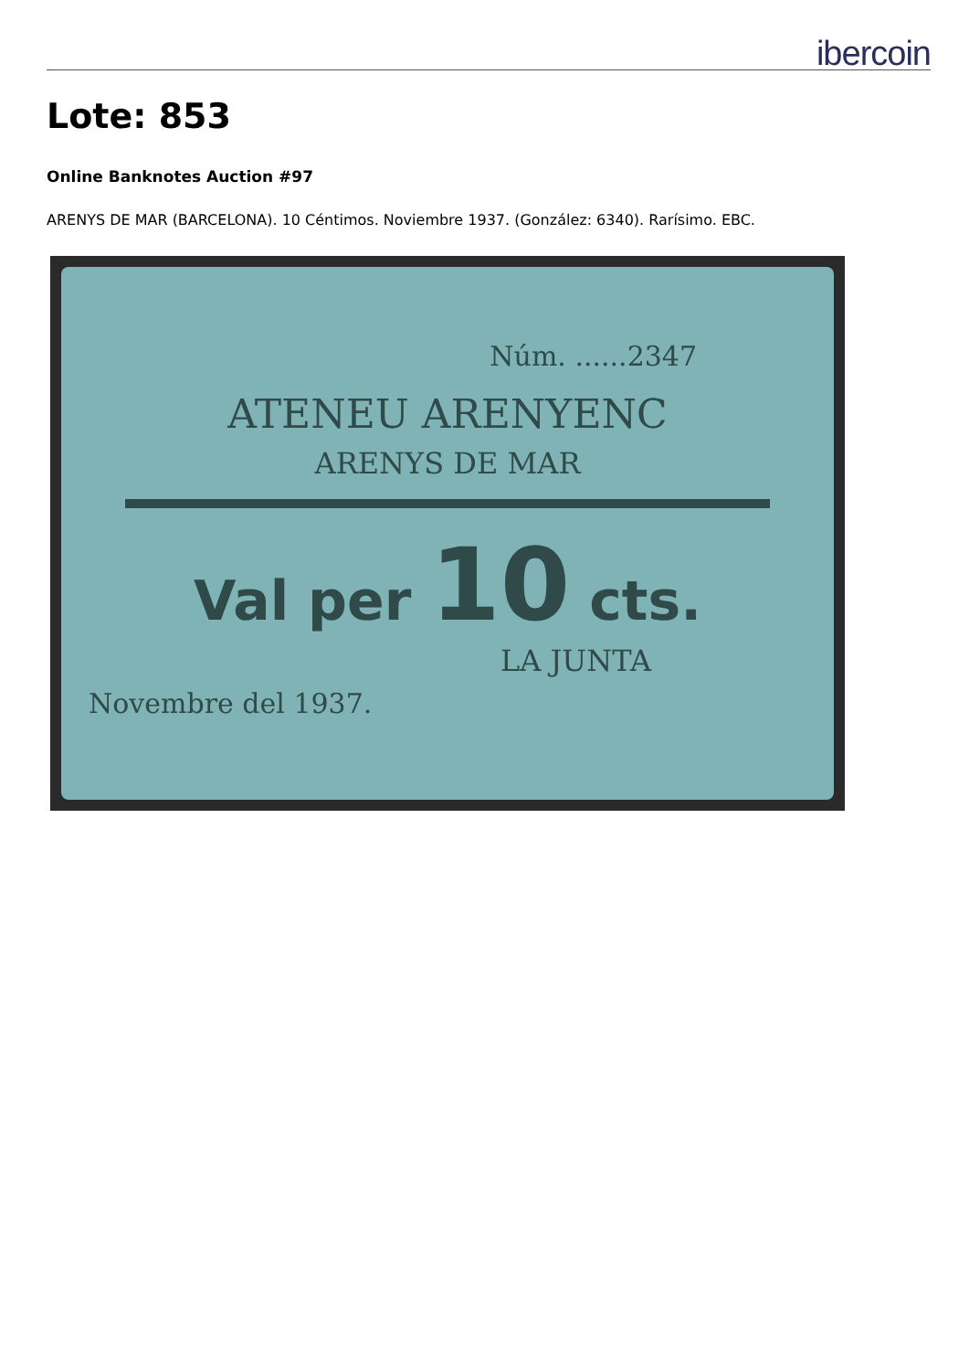ibercoin
Lote: 853
Online Banknotes Auction #97
ARENYS DE MAR (BARCELONA). 10 Céntimos. Noviembre 1937. (González: 6340). Rarísimo. EBC.
Núm. ......2347
ATENEU ARENYENC
ARENYS DE MAR
Val per 10 cts.
LA JUNTA
Novembre del 1937.